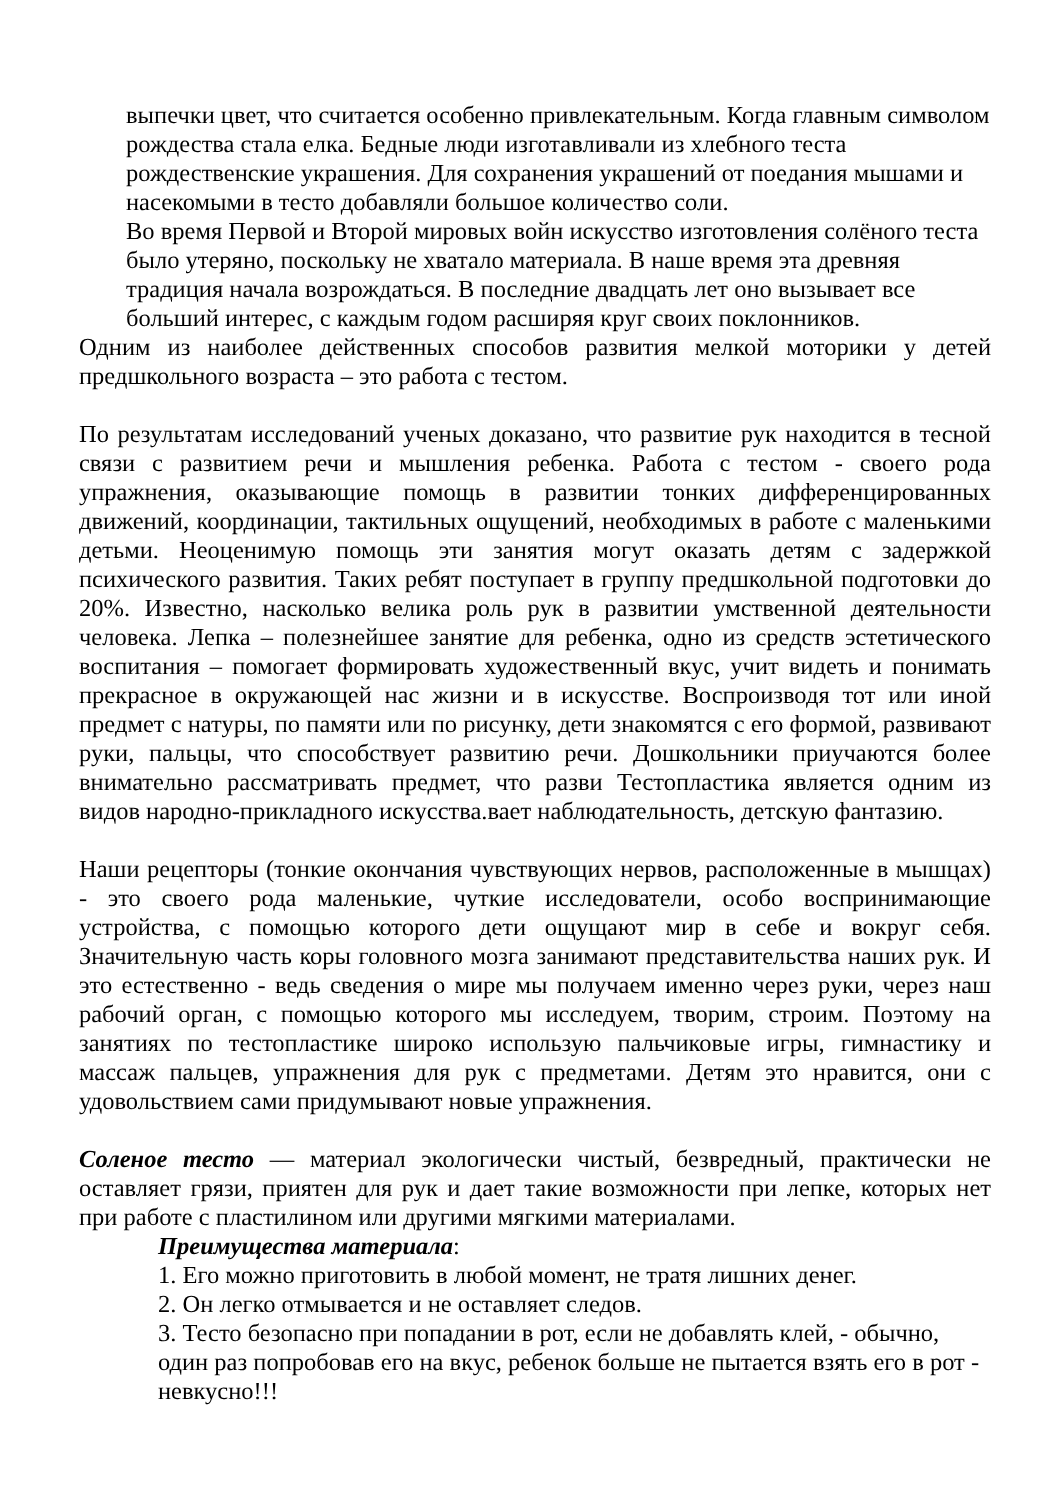выпечки цвет, что считается особенно привлекательным. Когда главным символом рождества стала елка. Бедные люди изготавливали из хлебного теста рождественские украшения. Для сохранения украшений от поедания мышами и насекомыми в тесто добавляли большое количество соли.
Во время Первой и Второй мировых войн искусство изготовления солёного теста было утеряно, поскольку не хватало материала. В наше время эта древняя традиция начала возрождаться. В последние двадцать лет оно вызывает все больший интерес, с каждым годом расширяя круг своих поклонников.
Одним из наиболее действенных способов развития мелкой моторики у детей предшкольного возраста – это работа с тестом.
По результатам исследований ученых доказано, что развитие рук находится в тесной связи с развитием речи и мышления ребенка. Работа с тестом - своего рода упражнения, оказывающие помощь в развитии тонких дифференцированных движений, координации, тактильных ощущений, необходимых в работе с маленькими детьми. Неоценимую помощь эти занятия могут оказать детям с задержкой психического развития. Таких ребят поступает в группу предшкольной подготовки до 20%. Известно, насколько велика роль рук в развитии умственной деятельности человека. Лепка – полезнейшее занятие для ребенка, одно из средств эстетического воспитания – помогает формировать художественный вкус, учит видеть и понимать прекрасное в окружающей нас жизни и в искусстве. Воспроизводя тот или иной предмет с натуры, по памяти или по рисунку, дети знакомятся с его формой, развивают руки, пальцы, что способствует развитию речи. Дошкольники приучаются более внимательно рассматривать предмет, что разви Тестопластика является одним из видов народно-прикладного искусства.вает наблюдательность, детскую фантазию.
Наши рецепторы (тонкие окончания чувствующих нервов, расположенные в мышцах) - это своего рода маленькие, чуткие исследователи, особо воспринимающие устройства, с помощью которого дети ощущают мир в себе и вокруг себя. Значительную часть коры головного мозга занимают представительства наших рук. И это естественно - ведь сведения о мире мы получаем именно через руки, через наш рабочий орган, с помощью которого мы исследуем, творим, строим. Поэтому на занятиях по тестопластике широко использую пальчиковые игры, гимнастику и массаж пальцев, упражнения для рук с предметами. Детям это нравится, они с удовольствием сами придумывают новые упражнения.
Соленое тесто — материал экологически чистый, безвредный, практически не оставляет грязи, приятен для рук и дает такие возможности при лепке, которых нет при работе с пластилином или другими мягкими материалами.
Преимущества материала:
1. Его можно приготовить в любой момент, не тратя лишних денег.
2. Он легко отмывается и не оставляет следов.
3. Тесто безопасно при попадании в рот, если не добавлять клей, - обычно, один раз попробовав его на вкус, ребенок больше не пытается взять его в рот - невкусно!!!